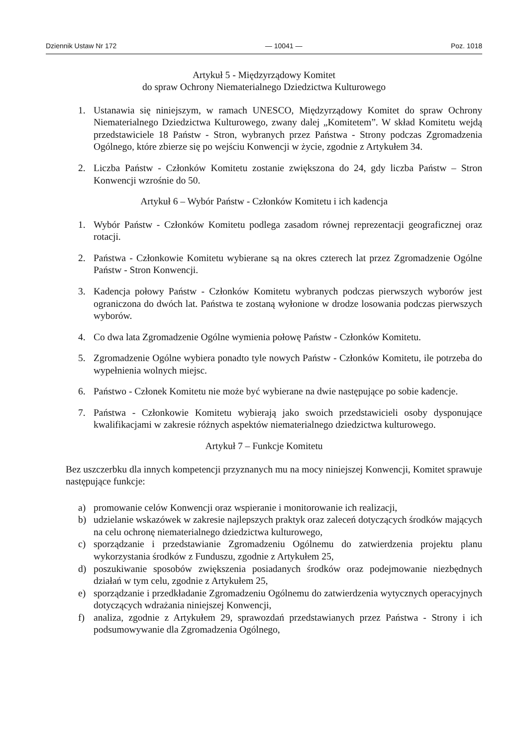Dziennik Ustaw Nr 172 — 10041 — Poz. 1018
Artykuł 5 - Międzyrządowy Komitet
do spraw Ochrony Niematerialnego Dziedzictwa Kulturowego
1. Ustanawia się niniejszym, w ramach UNESCO, Międzyrządowy Komitet do spraw Ochrony Niematerialnego Dziedzictwa Kulturowego, zwany dalej „Komitetem”. W skład Komitetu wejdą przedstawiciele 18 Państw - Stron, wybranych przez Państwa - Strony podczas Zgromadzenia Ogólnego, które zbierze się po wejściu Konwencji w życie, zgodnie z Artykułem 34.
2. Liczba Państw - Członków Komitetu zostanie zwiększona do 24, gdy liczba Państw – Stron Konwencji wzrośnie do 50.
Artykuł 6 – Wybór Państw - Członków Komitetu i ich kadencja
1. Wybór Państw - Członków Komitetu podlega zasadom równej reprezentacji geograficznej oraz rotacji.
2. Państwa - Członkowie Komitetu wybierane są na okres czterech lat przez Zgromadzenie Ogólne Państw - Stron Konwencji.
3. Kadencja połowy Państw - Członków Komitetu wybranych podczas pierwszych wyborów jest ograniczona do dwóch lat. Państwa te zostaną wyłonione w drodze losowania podczas pierwszych wyborów.
4. Co dwa lata Zgromadzenie Ogólne wymienia połowę Państw - Członków Komitetu.
5. Zgromadzenie Ogólne wybiera ponadto tyle nowych Państw - Członków Komitetu, ile potrzeba do wypełnienia wolnych miejsc.
6. Państwo - Członek Komitetu nie może być wybierane na dwie następujące po sobie kadencje.
7. Państwa - Członkowie Komitetu wybierają jako swoich przedstawicieli osoby dysponujące kwalifikacjami w zakresie różnych aspektów niematerialnego dziedzictwa kulturowego.
Artykuł 7 – Funkcje Komitetu
Bez uszczerbku dla innych kompetencji przyznanych mu na mocy niniejszej Konwencji, Komitet sprawuje następujące funkcje:
a) promowanie celów Konwencji oraz wspieranie i monitorowanie ich realizacji,
b) udzielanie wskazówek w zakresie najlepszych praktyk oraz zaleceń dotyczących środków mających na celu ochronę niematerialnego dziedzictwa kulturowego,
c) sporządzanie i przedstawianie Zgromadzeniu Ogólnemu do zatwierdzenia projektu planu wykorzystania środków z Funduszu, zgodnie z Artykułem 25,
d) poszukiwanie sposobów zwiększenia posiadanych środków oraz podejmowanie niezbędnych działań w tym celu, zgodnie z Artykułem 25,
e) sporządzanie i przedkładanie Zgromadzeniu Ogólnemu do zatwierdzenia wytycznych operacyjnych dotyczących wdrażania niniejszej Konwencji,
f) analiza, zgodnie z Artykułem 29, sprawozdań przedstawianych przez Państwa - Strony i ich podsumowywanie dla Zgromadzenia Ogólnego,